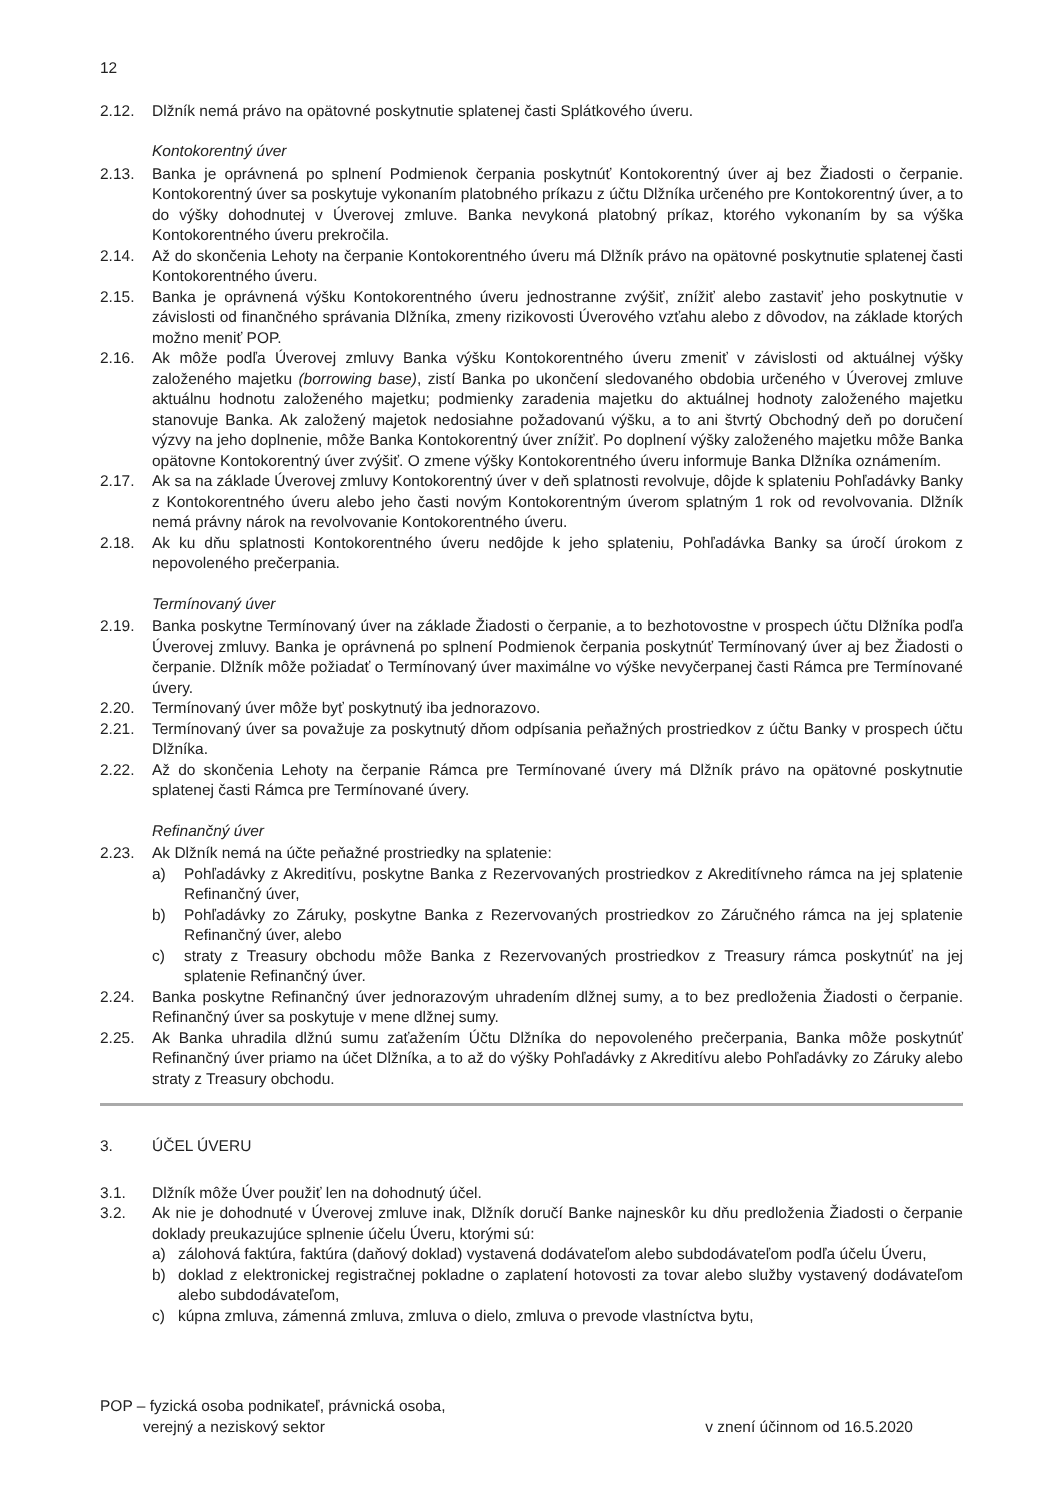12
2.12. Dlžník nemá právo na opätovné poskytnutie splatenej časti Splátkového úveru.
Kontokorentný úver
2.13. Banka je oprávnená po splnení Podmienok čerpania poskytnúť Kontokorentný úver aj bez Žiadosti o čerpanie. Kontokorentný úver sa poskytuje vykonaním platobného príkazu z účtu Dlžníka určeného pre Kontokorentný úver, a to do výšky dohodnutej v Úverovej zmluve. Banka nevykoná platobný príkaz, ktorého vykonaním by sa výška Kontokorentného úveru prekročila.
2.14. Až do skončenia Lehoty na čerpanie Kontokorentného úveru má Dlžník právo na opätovné poskytnutie splatenej časti Kontokorentného úveru.
2.15. Banka je oprávnená výšku Kontokorentného úveru jednostranne zvýšiť, znížiť alebo zastaviť jeho poskytnutie v závislosti od finančného správania Dlžníka, zmeny rizikovosti Úverového vzťahu alebo z dôvodov, na základe ktorých možno meniť POP.
2.16. Ak môže podľa Úverovej zmluvy Banka výšku Kontokorentného úveru zmeniť v závislosti od aktuálnej výšky založeného majetku (borrowing base), zistí Banka po ukončení sledovaného obdobia určeného v Úverovej zmluve aktuálnu hodnotu založeného majetku; podmienky zaradenia majetku do aktuálnej hodnoty založeného majetku stanovuje Banka. Ak založený majetok nedosiahne požadovanú výšku, a to ani štvrtý Obchodný deň po doručení výzvy na jeho doplnenie, môže Banka Kontokorentný úver znížiť. Po doplnení výšky založeného majetku môže Banka opätovne Kontokorentný úver zvýšiť. O zmene výšky Kontokorentného úveru informuje Banka Dlžníka oznámením.
2.17. Ak sa na základe Úverovej zmluvy Kontokorentný úver v deň splatnosti revolvuje, dôjde k splateniu Pohľadávky Banky z Kontokorentného úveru alebo jeho časti novým Kontokorentným úverom splatným 1 rok od revolvovania. Dlžník nemá právny nárok na revolvovanie Kontokorentného úveru.
2.18. Ak ku dňu splatnosti Kontokorentného úveru nedôjde k jeho splateniu, Pohľadávka Banky sa úročí úrokom z nepovoleného prečerpania.
Termínovaný úver
2.19. Banka poskytne Termínovaný úver na základe Žiadosti o čerpanie, a to bezhotovostne v prospech účtu Dlžníka podľa Úverovej zmluvy. Banka je oprávnená po splnení Podmienok čerpania poskytnúť Termínovaný úver aj bez Žiadosti o čerpanie. Dlžník môže požiadať o Termínovaný úver maximálne vo výške nevyčerpanej časti Rámca pre Termínované úvery.
2.20. Termínovaný úver môže byť poskytnutý iba jednorazovo.
2.21. Termínovaný úver sa považuje za poskytnutý dňom odpísania peňažných prostriedkov z účtu Banky v prospech účtu Dlžníka.
2.22. Až do skončenia Lehoty na čerpanie Rámca pre Termínované úvery má Dlžník právo na opätovné poskytnutie splatenej časti Rámca pre Termínované úvery.
Refinančný úver
2.23. Ak Dlžník nemá na účte peňažné prostriedky na splatenie:
a) Pohľadávky z Akreditívu, poskytne Banka z Rezervovaných prostriedkov z Akreditívneho rámca na jej splatenie Refinančný úver,
b) Pohľadávky zo Záruky, poskytne Banka z Rezervovaných prostriedkov zo Záručného rámca na jej splatenie Refinančný úver, alebo
c) straty z Treasury obchodu môže Banka z Rezervovaných prostriedkov z Treasury rámca poskytnúť na jej splatenie Refinančný úver.
2.24. Banka poskytne Refinančný úver jednorazovým uhradením dlžnej sumy, a to bez predloženia Žiadosti o čerpanie. Refinančný úver sa poskytuje v mene dlžnej sumy.
2.25. Ak Banka uhradila dlžnú sumu zaťažením Účtu Dlžníka do nepovoleného prečerpania, Banka môže poskytnúť Refinančný úver priamo na účet Dlžníka, a to až do výšky Pohľadávky z Akreditívu alebo Pohľadávky zo Záruky alebo straty z Treasury obchodu.
3. ÚČEL ÚVERU
3.1. Dlžník môže Úver použiť len na dohodnutý účel.
3.2. Ak nie je dohodnuté v Úverovej zmluve inak, Dlžník doručí Banke najneskôr ku dňu predloženia Žiadosti o čerpanie doklady preukazujúce splnenie účelu Úveru, ktorými sú:
a) zálohová faktúra, faktúra (daňový doklad) vystavená dodávateľom alebo subdodávateľom podľa účelu Úveru,
b) doklad z elektronickej registračnej pokladne o zaplatení hotovosti za tovar alebo služby vystavený dodávateľom alebo subdodávateľom,
c) kúpna zmluva, zámenná zmluva, zmluva o dielo, zmluva o prevode vlastníctva bytu,
POP – fyzická osoba podnikateľ, právnická osoba,
verejný a neziskový sektor
v znení účinnom od 16.5.2020